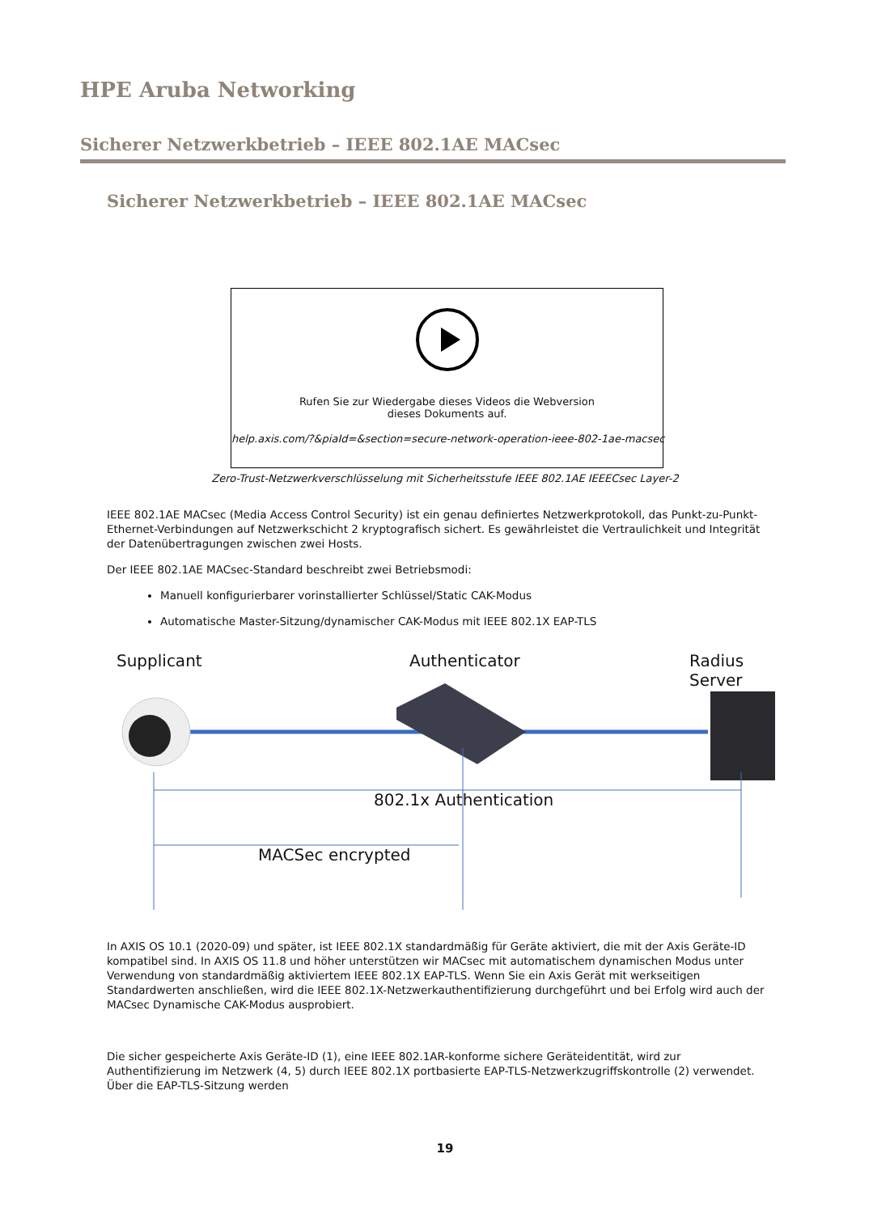HPE Aruba Networking
Sicherer Netzwerkbetrieb – IEEE 802.1AE MACsec
Sicherer Netzwerkbetrieb – IEEE 802.1AE MACsec
Rufen Sie zur Wiedergabe dieses Videos die Webversion
dieses Dokuments auf.
help.axis.com/?&piaId=&section=secure-network-operation-ieee-802-1ae-macsec
Zero-Trust-Netzwerkverschlüsselung mit Sicherheitsstufe IEEE 802.1AE IEEECsec Layer-2
IEEE 802.1AE MACsec (Media Access Control Security) ist ein genau definiertes Netzwerkprotokoll, das Punkt-zu-Punkt-Ethernet-Verbindungen auf Netzwerkschicht 2 kryptografisch sichert. Es gewährleistet die Vertraulichkeit und Integrität der Datenübertragungen zwischen zwei Hosts.
Der IEEE 802.1AE MACsec-Standard beschreibt zwei Betriebsmodi:
Manuell konfigurierbarer vorinstallierter Schlüssel/Static CAK-Modus
Automatische Master-Sitzung/dynamischer CAK-Modus mit IEEE 802.1X EAP-TLS
Supplicant Authenticator Radius Server
802.1x Authentication
MACSec encrypted
In AXIS OS 10.1 (2020-09) und später, ist IEEE 802.1X standardmäßig für Geräte aktiviert, die mit der Axis Geräte-ID kompatibel sind. In AXIS OS 11.8 und höher unterstützen wir MACsec mit automatischem dynamischen Modus unter Verwendung von standardmäßig aktiviertem IEEE 802.1X EAP-TLS. Wenn Sie ein Axis Gerät mit werkseitigen Standardwerten anschließen, wird die IEEE 802.1X-Netzwerkauthentifizierung durchgeführt und bei Erfolg wird auch der MACsec Dynamische CAK-Modus ausprobiert.
Die sicher gespeicherte Axis Geräte-ID (1), eine IEEE 802.1AR-konforme sichere Geräteidentität, wird zur Authentifizierung im Netzwerk (4, 5) durch IEEE 802.1X portbasierte EAP-TLS-Netzwerkzugriffskontrolle (2) verwendet. Über die EAP-TLS-Sitzung werden
19